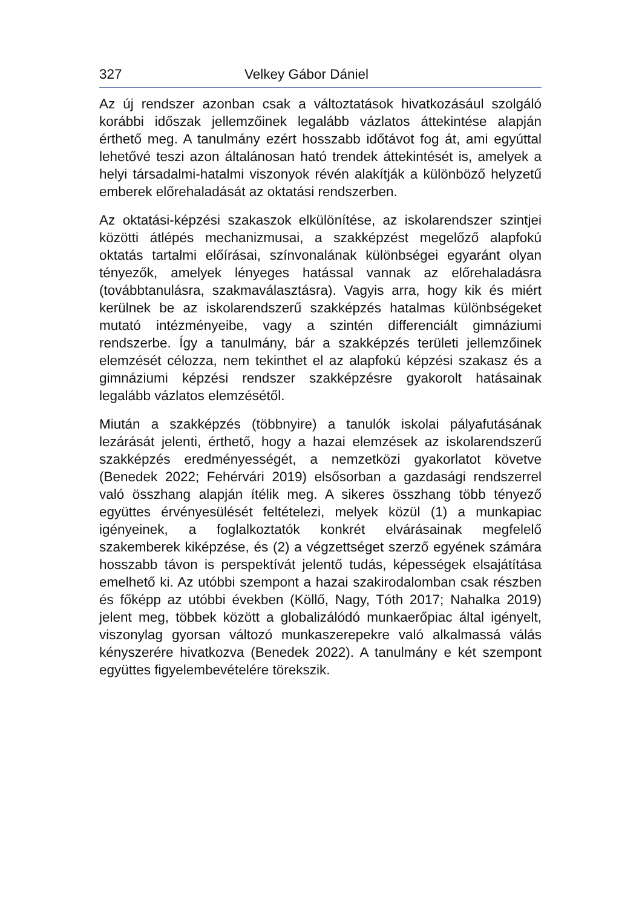327 Velkey Gábor Dániel
Az új rendszer azonban csak a változtatások hivatkozásául szolgáló korábbi időszak jellemzőinek legalább vázlatos áttekintése alapján érthető meg. A tanulmány ezért hosszabb időtávot fog át, ami egyúttal lehetővé teszi azon általánosan ható trendek áttekintését is, amelyek a helyi társadalmi-hatalmi viszonyok révén alakítják a különböző helyzetű emberek előrehaladását az oktatási rendszerben.
Az oktatási-képzési szakaszok elkülönítése, az iskolarendszer szintjei közötti átlépés mechanizmusai, a szakképzést megelőző alapfokú oktatás tartalmi előírásai, színvonalának különbségei egyaránt olyan tényezők, amelyek lényeges hatással vannak az előrehaladásra (továbbtanulásra, szakmaválasztásra). Vagyis arra, hogy kik és miért kerülnek be az iskolarendszerű szakképzés hatalmas különbségeket mutató intézményeibe, vagy a szintén differenciált gimnáziumi rendszerbe. Így a tanulmány, bár a szakképzés területi jellemzőinek elemzését célozza, nem tekinthet el az alapfokú képzési szakasz és a gimnáziumi képzési rendszer szakképzésre gyakorolt hatásainak legalább vázlatos elemzésétől.
Miután a szakképzés (többnyire) a tanulók iskolai pályafutásának lezárását jelenti, érthető, hogy a hazai elemzések az iskolarendszerű szakképzés eredményességét, a nemzetközi gyakorlatot követve (Benedek 2022; Fehérvári 2019) elsősorban a gazdasági rendszerrel való összhang alapján ítélik meg. A sikeres összhang több tényező együttes érvényesülését feltételezi, melyek közül (1) a munkapiac igényeinek, a foglalkoztatók konkrét elvárásainak megfelelő szakemberek kiképzése, és (2) a végzettséget szerző egyének számára hosszabb távon is perspektívát jelentő tudás, képességek elsajátítása emelhető ki. Az utóbbi szempont a hazai szakirodalomban csak részben és főképp az utóbbi években (Köllő, Nagy, Tóth 2017; Nahalka 2019) jelent meg, többek között a globalizálódó munkaerőpiac által igényelt, viszonylag gyorsan változó munkaszerepekre való alkalmassá válás kényszerére hivatkozva (Benedek 2022). A tanulmány e két szempont együttes figyelembevételére törekszik.